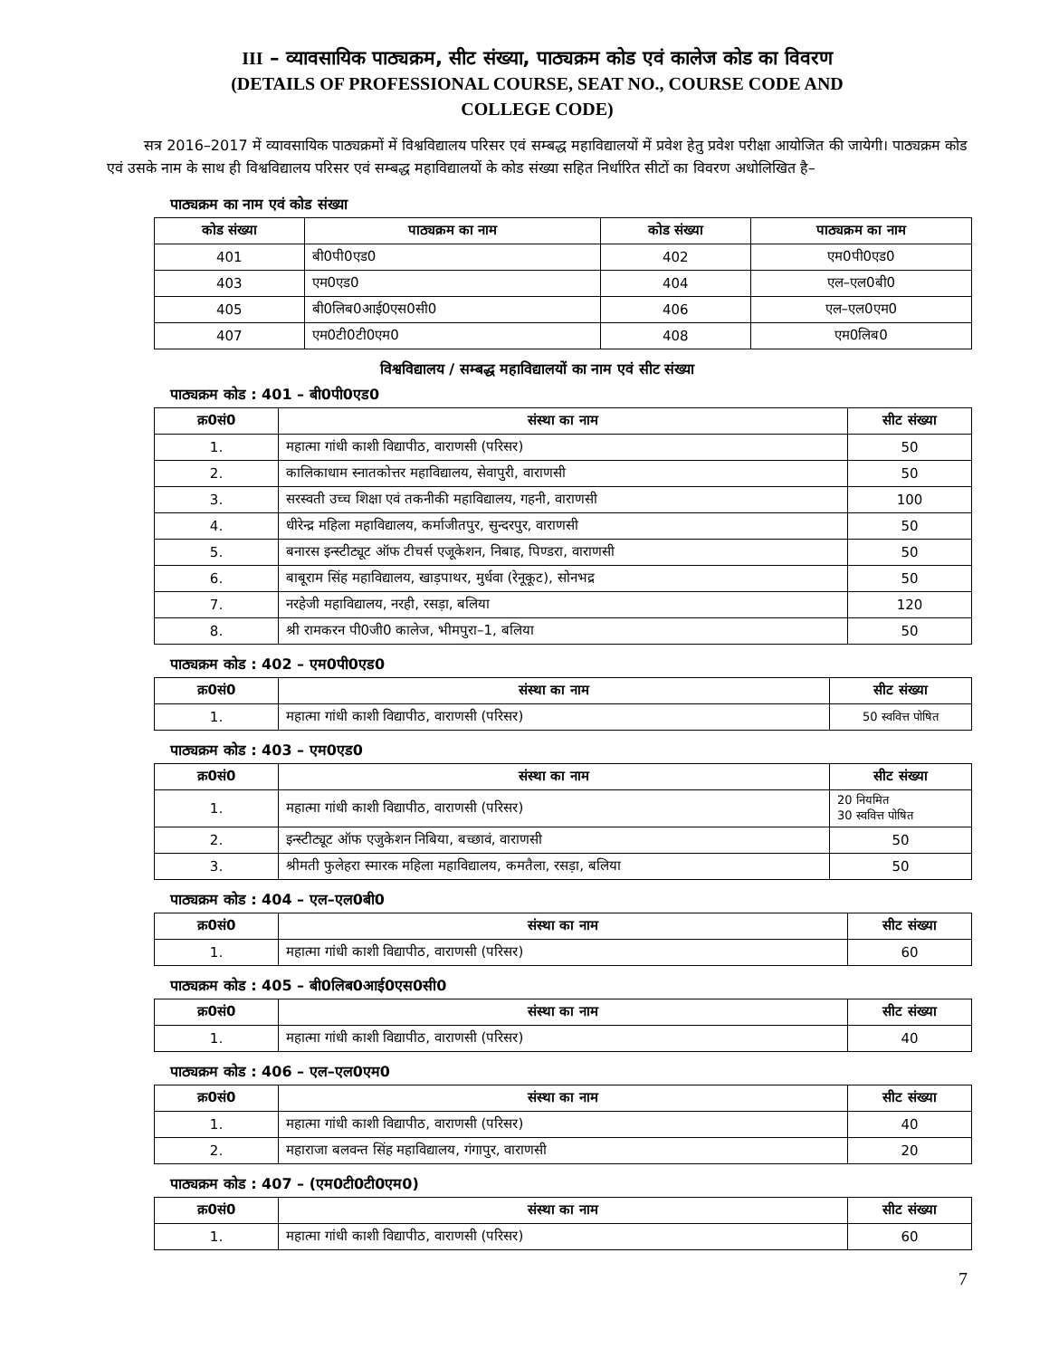III – व्यावसायिक पाठ्यक्रम, सीट संख्या, पाठ्यक्रम कोड एवं कालेज कोड का विवरण
(DETAILS OF PROFESSIONAL COURSE, SEAT NO., COURSE CODE AND
COLLEGE CODE)
सत्र 2016–2017 में व्यावसायिक पाठ्यक्रमों में विश्वविद्यालय परिसर एवं सम्बद्ध महाविद्यालयों में प्रवेश हेतु प्रवेश परीक्षा आयोजित की जायेगी। पाठ्यक्रम कोड एवं उसके नाम के साथ ही विश्वविद्यालय परिसर एवं सम्बद्ध महाविद्यालयों के कोड संख्या सहित निर्धारित सीटों का विवरण अधोलिखित है–
पाठ्यक्रम का नाम एवं कोड संख्या
| कोड संख्या | पाठ्यक्रम का नाम | कोड संख्या | पाठ्यक्रम का नाम |
| --- | --- | --- | --- |
| 401 | बी0पी0एड0 | 402 | एम0पी0एड0 |
| 403 | एम0एड0 | 404 | एल–एल0बी0 |
| 405 | बी0लिब0आई0एस0सी0 | 406 | एल–एल0एम0 |
| 407 | एम0टी0टी0एम0 | 408 | एम0लिब0 |
विश्वविद्यालय / सम्बद्ध महाविद्यालयों का नाम एवं सीट संख्या
पाठ्यक्रम कोड : 401 – बी0पी0एड0
| क्र0सं0 | संस्था का नाम | सीट संख्या |
| --- | --- | --- |
| 1. | महात्मा गांधी काशी विद्यापीठ, वाराणसी (परिसर) | 50 |
| 2. | कालिकाधाम स्नातकोत्तर महाविद्यालय, सेवापुरी, वाराणसी | 50 |
| 3. | सरस्वती उच्च शिक्षा एवं तकनीकी महाविद्यालय, गहनी, वाराणसी | 100 |
| 4. | धीरेन्द्र महिला महाविद्यालय, कर्माजीतपुर, सुन्दरपुर, वाराणसी | 50 |
| 5. | बनारस इन्स्टीट्यूट ऑफ टीचर्स एजूकेशन, निबाह, पिण्डरा, वाराणसी | 50 |
| 6. | बाबूराम सिंह महाविद्यालय, खाड़पाथर, मुर्धवा (रेनूकूट), सोनभद्र | 50 |
| 7. | नरहेजी महाविद्यालय, नरही, रसड़ा, बलिया | 120 |
| 8. | श्री रामकरन पी0जी0 कालेज, भीमपुरा–1, बलिया | 50 |
पाठ्यक्रम कोड : 402 – एम0पी0एड0
| क्र0सं0 | संस्था का नाम | सीट संख्या |
| --- | --- | --- |
| 1. | महात्मा गांधी काशी विद्यापीठ, वाराणसी (परिसर) | 50 स्ववित्त पोषित |
पाठ्यक्रम कोड : 403 – एम0एड0
| क्र0सं0 | संस्था का नाम | सीट संख्या |
| --- | --- | --- |
| 1. | महात्मा गांधी काशी विद्यापीठ, वाराणसी (परिसर) | 20 नियमित 30 स्ववित्त पोषित |
| 2. | इन्स्टीट्यूट ऑफ एजुकेशन निबिया, बच्छावं, वाराणसी | 50 |
| 3. | श्रीमती फुलेहरा स्मारक महिला महाविद्यालय, कमतैला, रसड़ा, बलिया | 50 |
पाठ्यक्रम कोड : 404 – एल–एल0बी0
| क्र0सं0 | संस्था का नाम | सीट संख्या |
| --- | --- | --- |
| 1. | महात्मा गांधी काशी विद्यापीठ, वाराणसी (परिसर) | 60 |
पाठ्यक्रम कोड : 405 – बी0लिब0आई0एस0सी0
| क्र0सं0 | संस्था का नाम | सीट संख्या |
| --- | --- | --- |
| 1. | महात्मा गांधी काशी विद्यापीठ, वाराणसी (परिसर) | 40 |
पाठ्यक्रम कोड : 406 – एल–एल0एम0
| क्र0सं0 | संस्था का नाम | सीट संख्या |
| --- | --- | --- |
| 1. | महात्मा गांधी काशी विद्यापीठ, वाराणसी (परिसर) | 40 |
| 2. | महाराजा बलवन्त सिंह महाविद्यालय, गंगापुर, वाराणसी | 20 |
पाठ्यक्रम कोड : 407 – (एम0टी0टी0एम0)
| क्र0सं0 | संस्था का नाम | सीट संख्या |
| --- | --- | --- |
| 1. | महात्मा गांधी काशी विद्यापीठ, वाराणसी (परिसर) | 60 |
7